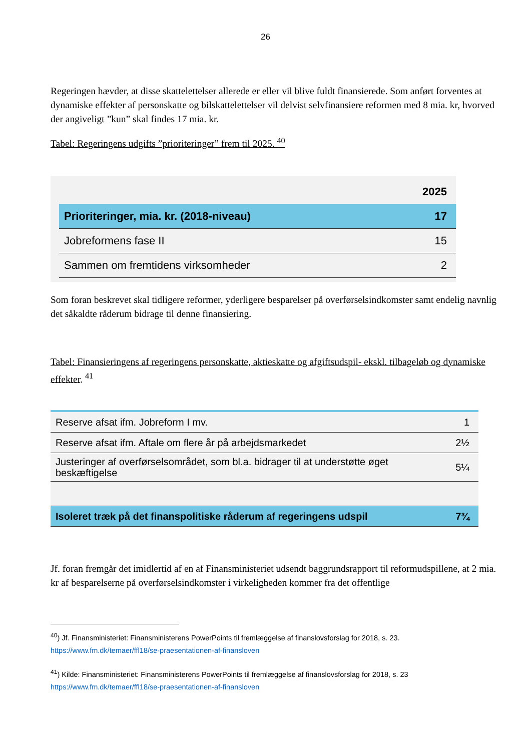26
Regeringen hævder, at disse skattelettelser allerede er eller vil blive fuldt finansierede. Som anført forventes at dynamiske effekter af personskatte og bilskattelettelser vil delvist selvfinansiere reformen med 8 mia. kr, hvorved der angiveligt ”kun” skal findes 17 mia. kr.
Tabel: Regeringens udgifts ”prioriteringer” frem til 2025. <sup>40</sup>
| | 2025 |
| Prioriteringer, mia. kr. (2018-niveau) | 17 |
| Jobreformens fase II | 15 |
| Sammen om fremtidens virksomheder | 2 |
Som foran beskrevet skal tidligere reformer, yderligere besparelser på overførselsindkomster samt endelig navnlig det såkaldte råderum bidrage til denne finansiering.
Tabel: Finansieringens af regeringens personskatte, aktieskatte og afgiftsudspil- ekskl. tilbageløb og dynamiske effekter. <sup>41</sup>
| Reserve afsat ifm. Jobreform I mv. | 1 |
| Reserve afsat ifm. Aftale om flere år på arbejdsmarkedet | 2½ |
| Justeringer af overførselsområdet, som bl.a. bidrager til at understøtte øget beskæftigelse | 5¼ |
| Isoleret træk på det finanspolitiske råderum af regeringens udspil | 7¾ |
Jf. foran fremgår det imidlertid af en af Finansministeriet udsendt baggrundsrapport til reformudspillene, at 2 mia. kr af besparelserne på overførselsindkomster i virkeligheden kommer fra det offentlige
<sup>40</sup>) Jf. Finansministeriet: Finansministerens PowerPoints til fremlæggelse af finanslovsforslag for 2018, s. 23.
https://www.fm.dk/temaer/ffl18/se-praesentationen-af-finansloven
<sup>41</sup>) Kilde: Finansministeriet: Finansministerens PowerPoints til fremlæggelse af finanslovsforslag for 2018, s. 23
https://www.fm.dk/temaer/ffl18/se-praesentationen-af-finansloven